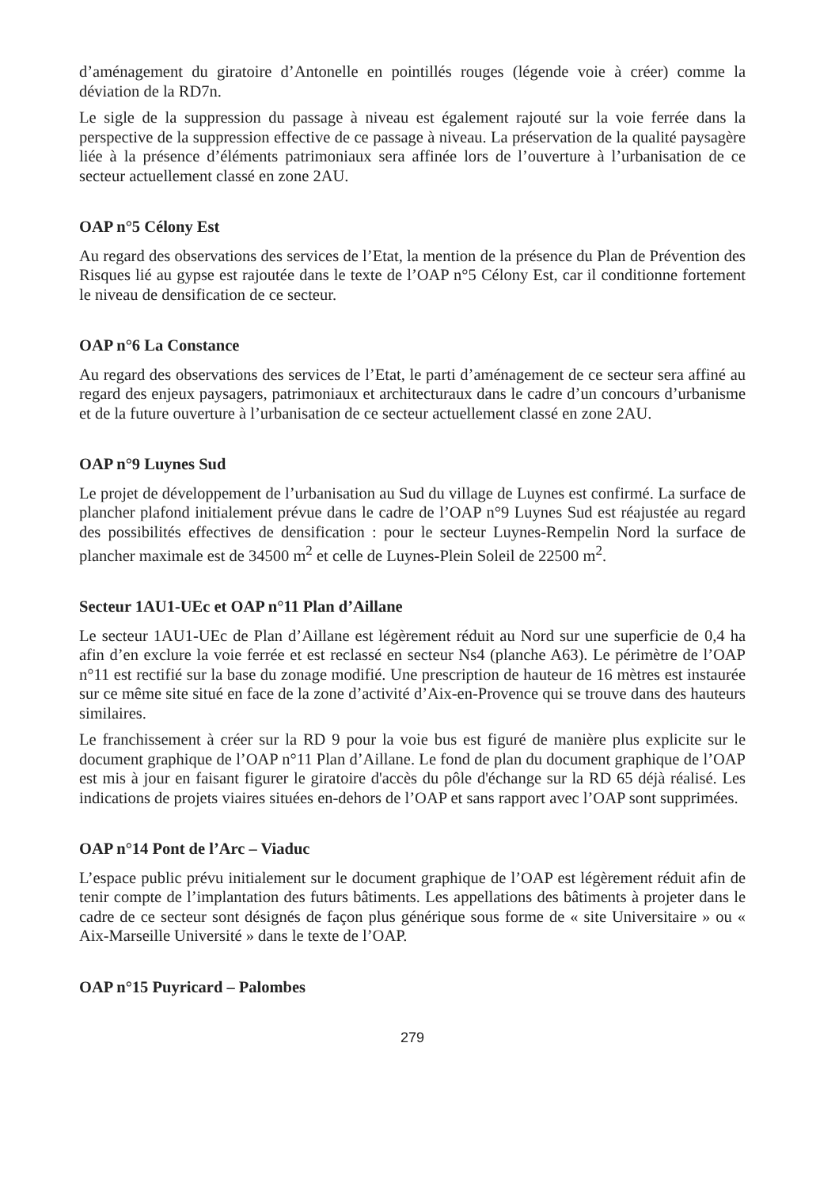d’aménagement du giratoire d’Antonelle en pointillés rouges (légende voie à créer) comme la déviation de la RD7n.
Le sigle de la suppression du passage à niveau est également rajouté sur la voie ferrée dans la perspective de la suppression effective de ce passage à niveau. La préservation de la qualité paysagère liée à la présence d’éléments patrimoniaux sera affinée lors de l’ouverture à l’urbanisation de ce secteur actuellement classé en zone 2AU.
OAP n°5 Célony Est
Au regard des observations des services de l’Etat, la mention de la présence du Plan de Prévention des Risques lié au gypse est rajoutée dans le texte de l’OAP n°5 Célony Est, car il conditionne fortement le niveau de densification de ce secteur.
OAP n°6 La Constance
Au regard des observations des services de l’Etat, le parti d’aménagement de ce secteur sera affiné au regard des enjeux paysagers, patrimoniaux et architecturaux dans le cadre d’un concours d’urbanisme et de la future ouverture à l’urbanisation de ce secteur actuellement classé en zone 2AU.
OAP n°9 Luynes Sud
Le projet de développement de l’urbanisation au Sud du village de Luynes est confirmé. La surface de plancher plafond initialement prévue dans le cadre de l’OAP n°9 Luynes Sud est réajustée au regard des possibilités effectives de densification : pour le secteur Luynes-Rempelin Nord la surface de plancher maximale est de 34500 m<sup>2</sup> et celle de Luynes-Plein Soleil de 22500 m<sup>2</sup>.
Secteur 1AU1-UEc et OAP n°11 Plan d’Aillane
Le secteur 1AU1-UEc de Plan d’Aillane est légèrement réduit au Nord sur une superficie de 0,4 ha afin d’en exclure la voie ferrée et est reclassé en secteur Ns4 (planche A63). Le périmètre de l’OAP n°11 est rectifié sur la base du zonage modifié. Une prescription de hauteur de 16 mètres est instaurée sur ce même site situé en face de la zone d’activité d’Aix-en-Provence qui se trouve dans des hauteurs similaires.
Le franchissement à créer sur la RD 9 pour la voie bus est figuré de manière plus explicite sur le document graphique de l’OAP n°11 Plan d’Aillane. Le fond de plan du document graphique de l’OAP est mis à jour en faisant figurer le giratoire d'accès du pôle d'échange sur la RD 65 déjà réalisé. Les indications de projets viaires situées en-dehors de l’OAP et sans rapport avec l’OAP sont supprimées.
OAP n°14 Pont de l’Arc – Viaduc
L’espace public prévu initialement sur le document graphique de l’OAP est légèrement réduit afin de tenir compte de l’implantation des futurs bâtiments. Les appellations des bâtiments à projeter dans le cadre de ce secteur sont désignés de façon plus générique sous forme de « site Universitaire » ou « Aix-Marseille Université » dans le texte de l’OAP.
OAP n°15 Puyricard – Palombes
279